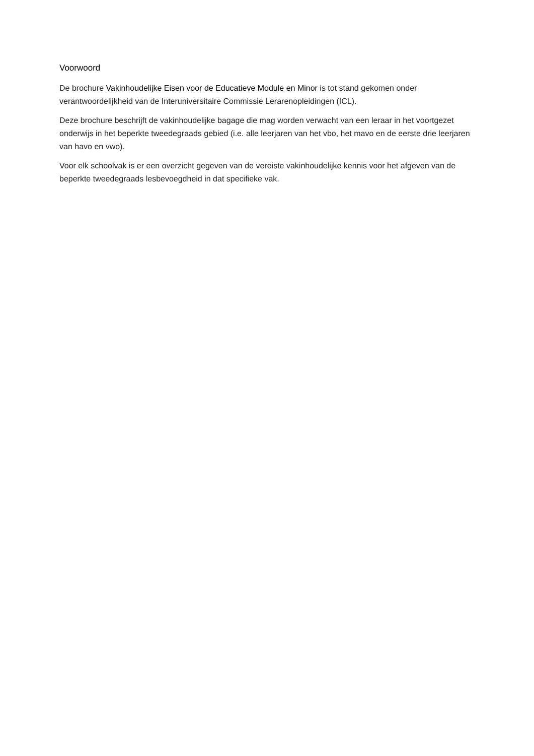Voorwoord
De brochure Vakinhoudelijke Eisen voor de Educatieve Module en Minor is tot stand gekomen onder verantwoordelijkheid van de Interuniversitaire Commissie Lerarenopleidingen (ICL).
Deze brochure beschrijft de vakinhoudelijke bagage die mag worden verwacht van een leraar in het voortgezet onderwijs in het beperkte tweedegraads gebied (i.e. alle leerjaren van het vbo, het mavo en de eerste drie leerjaren van havo en vwo).
Voor elk schoolvak is er een overzicht gegeven van de vereiste vakinhoudelijke kennis voor het afgeven van de beperkte tweedegraads lesbevoegdheid in dat specifieke vak.